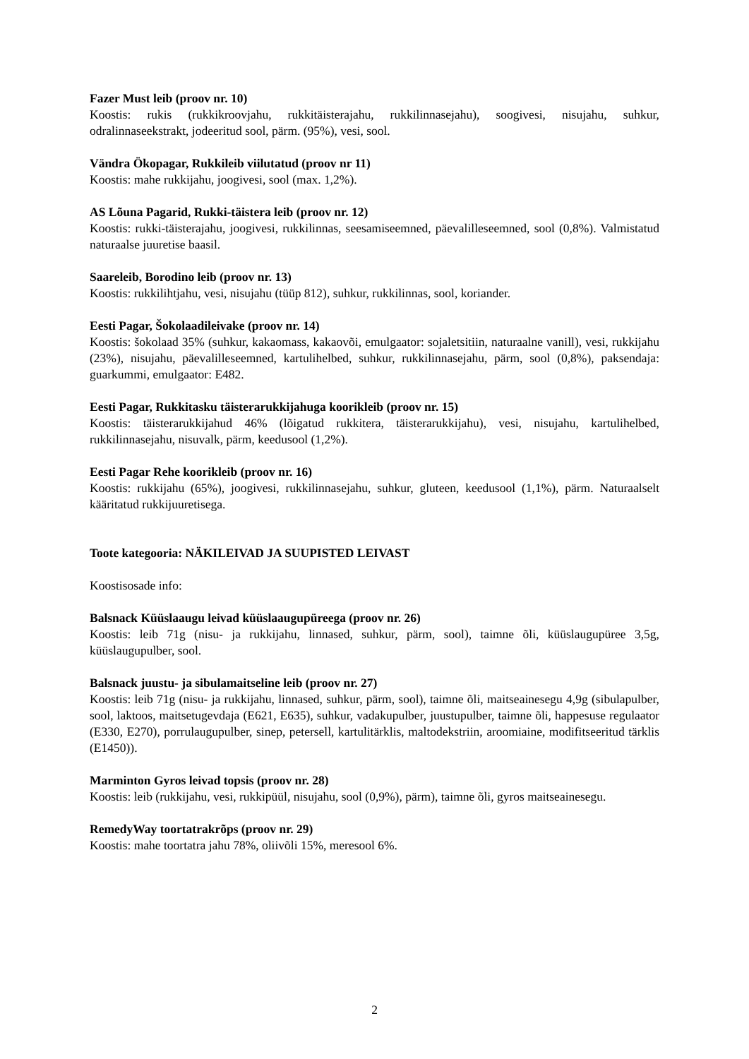Fazer Must leib (proov nr. 10)
Koostis: rukis (rukkikroovjahu, rukkitäisterajahu, rukkilinnasejahu), soogivesi, nisujahu, suhkur, odralinnaseekstrakt, jodeeritud sool, pärm. (95%), vesi, sool.
Vändra Ökopagar, Rukkileib viilutatud (proov nr 11)
Koostis: mahe rukkijahu, joogivesi, sool (max. 1,2%).
AS Lõuna Pagarid, Rukki-täistera leib (proov nr. 12)
Koostis: rukki-täisterajahu, joogivesi, rukkilinnas, seesamiseemned, päevalilleseemned, sool (0,8%). Valmistatud naturaalse juuretise baasil.
Saareleib, Borodino leib (proov nr. 13)
Koostis: rukkilihtjahu, vesi, nisujahu (tüüp 812), suhkur, rukkilinnas, sool, koriander.
Eesti Pagar, Šokolaadileivake (proov nr. 14)
Koostis: šokolaad 35% (suhkur, kakaomass, kakaovõi, emulgaator: sojaletsitiin, naturaalne vanill), vesi, rukkijahu (23%), nisujahu, päevalilleseemned, kartulihelbed, suhkur, rukkilinnasejahu, pärm, sool (0,8%), paksendaja: guarkummi, emulgaator: E482.
Eesti Pagar, Rukkitasku täisterarukkijahuga koorikleib (proov nr. 15)
Koostis: täisterarukkijahud 46% (lõigatud rukkitera, täisterarukkijahu), vesi, nisujahu, kartulihelbed, rukkilinnasejahu, nisuvalk, pärm, keedusool (1,2%).
Eesti Pagar Rehe koorikleib (proov nr. 16)
Koostis: rukkijahu (65%), joogivesi, rukkilinnasejahu, suhkur, gluteen, keedusool (1,1%), pärm. Naturaalselt kääritatud rukkijuuretisega.
Toote kategooria: NÄKILEIVAD JA SUUPISTED LEIVAST
Koostisosade info:
Balsnack Küüslaaugu leivad küüslaaugupüreega (proov nr. 26)
Koostis: leib 71g (nisu- ja rukkijahu, linnased, suhkur, pärm, sool), taimne õli, küüslaugupüree 3,5g, küüslaugupulber, sool.
Balsnack juustu- ja sibulamaitseline leib (proov nr. 27)
Koostis: leib 71g (nisu- ja rukkijahu, linnased, suhkur, pärm, sool), taimne õli, maitseainesegu 4,9g (sibulapulber, sool, laktoos, maitsetugevdaja (E621, E635), suhkur, vadakupulber, juustupulber, taimne õli, happesuse regulaator (E330, E270), porrulaugupulber, sinep, petersell, kartulitärklis, maltodekstriin, aroomiaine, modifitseeritud tärklis (E1450)).
Marminton Gyros leivad topsis (proov nr. 28)
Koostis: leib (rukkijahu, vesi, rukkipüül, nisujahu, sool (0,9%), pärm), taimne õli, gyros maitseainesegu.
RemedyWay toortatrakrõps (proov nr. 29)
Koostis: mahe toortatra jahu 78%, oliivõli 15%, meresool 6%.
2